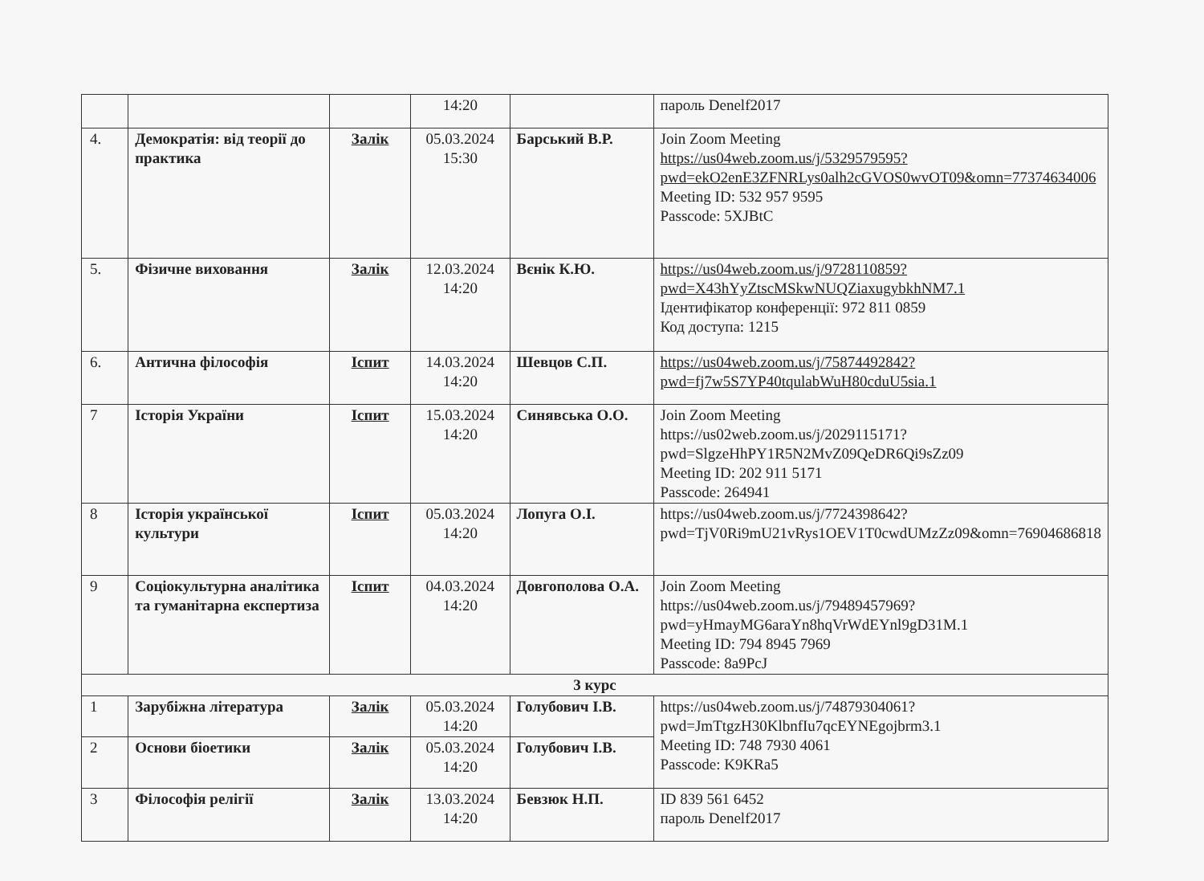| | | | 14:20 | | пароль Denelf2017 |
| 4. | Демократія: від теорії до практика | Залік | 05.03.2024 15:30 | Барський В.Р. | Join Zoom Meeting https://us04web.zoom.us/j/5329579595?pwd=ekO2enE3ZFNRLys0alh2cGVOS0wvOT09&omn=77374634006 Meeting ID: 532 957 9595 Passcode: 5XJBtC |
| 5. | Фізичне виховання | Залік | 12.03.2024 14:20 | Вєнік К.Ю. | https://us04web.zoom.us/j/9728110859?pwd=X43hYyZtscMSkwNUQZiaxugybkhNM7.1 Ідентифікатор конференції: 972 811 0859 Код доступа: 1215 |
| 6. | Антична філософія | Іспит | 14.03.2024 14:20 | Шевцов С.П. | https://us04web.zoom.us/j/75874492842?pwd=fj7w5S7YP40tqulabWuH80cduU5sia.1 |
| 7 | Історія України | Іспит | 15.03.2024 14:20 | Синявська О.О. | Join Zoom Meeting https://us02web.zoom.us/j/2029115171?pwd=SlgzeHhPY1R5N2MvZ09QeDR6Qi9sZz09 Meeting ID: 202 911 5171 Passcode: 264941 |
| 8 | Історія української культури | Іспит | 05.03.2024 14:20 | Лопуга О.І. | https://us04web.zoom.us/j/7724398642?pwd=TjV0Ri9mU21vRys1OEV1T0cwdUMzZz09&omn=76904686818 |
| 9 | Соціокультурна аналітика та гуманітарна експертиза | Іспит | 04.03.2024 14:20 | Довгополова О.А. | Join Zoom Meeting https://us04web.zoom.us/j/79489457969?pwd=yHmayMG6araYn8hqVrWdEYnl9gD31M.1 Meeting ID: 794 8945 7969 Passcode: 8a9PcJ |
| 3 курс | | | | | |
| 1 | Зарубіжна література | Залік | 05.03.2024 14:20 | Голубович І.В. | https://us04web.zoom.us/j/74879304061?pwd=JmTtgzH30KlbnfIu7qcEYNEgojbrm3.1 Meeting ID: 748 7930 4061 Passcode: K9KRa5 |
| 2 | Основи біоетики | Залік | 05.03.2024 14:20 | Голубович І.В. | |
| 3 | Філософія релігії | Залік | 13.03.2024 14:20 | Бевзюк Н.П. | ID 839 561 6452 пароль Denelf2017 |